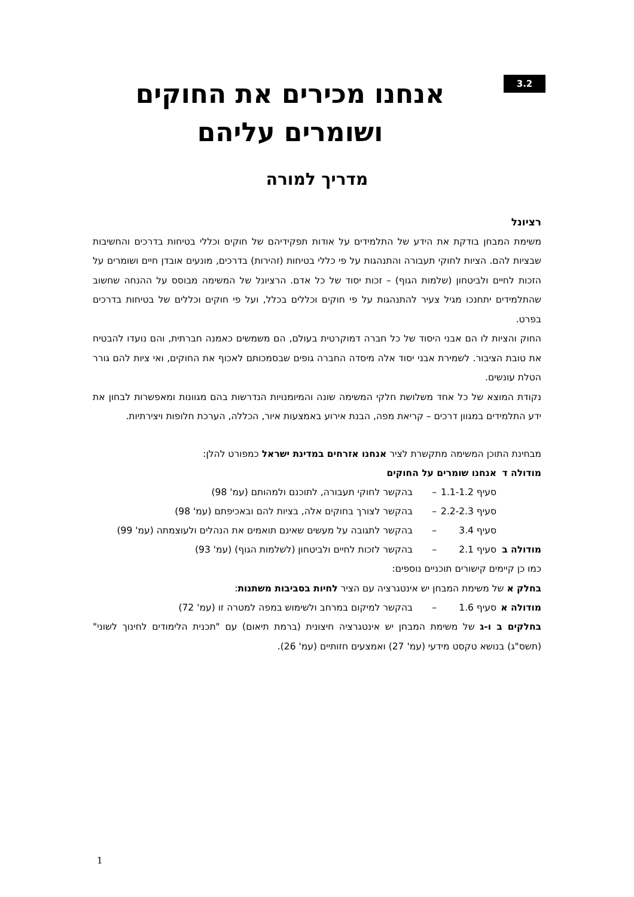3.2
אנחנו מכירים את החוקים
ושומרים עליהם
מדריך למורה
רציונל
משימת המבחן בודקת את הידע של התלמידים על אודות תפקידיהם של חוקים וכללי בטיחות בדרכים והחשיבות שבציות להם. הציות לחוקי תעבורה והתנהגות על פי כללי בטיחות (זהירות) בדרכים, מונעים אובדן חיים ושומרים על הזכות לחיים ולביטחון (שלמות הגוף) – זכות יסוד של כל אדם. הרציונל של המשימה מבוסס על ההנחה שחשוב שהתלמידים יתחנכו מגיל צעיר להתנהגות על פי חוקים וכללים בכלל, ועל פי חוקים וכללים של בטיחות בדרכים בפרט.
החוק והציות לו הם אבני היסוד של כל חברה דמוקרטית בעולם, הם משמשים כאמנה חברתית, והם נועדו להבטיח את טובת הציבור. לשמירת אבני יסוד אלה מיסדה החברה גופים שבסמכותם לאכוף את החוקים, ואי ציות להם גורר הטלת עונשים.
נקודת המוצא של כל אחד משלושת חלקי המשימה שונה והמיומנויות הנדרשות בהם מגוונות ומאפשרות לבחון את ידע התלמידים במגוון דרכים – קריאת מפה, הבנת אירוע באמצעות איור, הכללה, הערכת חלופות ויצירתיות.
מבחינת התוכן המשימה מתקשרת לציר אנחנו אזרחים במדינת ישראל כמפורט להלן:
| מודולה ד | אנחנו שומרים על החוקים | | |
| | סעיף 1.1-1.2 | – | בהקשר לחוקי תעבורה, לתוכנם ולמהותם (עמ' 98) |
| | סעיף 2.2-2.3 | – | בהקשר לצורך בחוקים אלה, בציות להם ובאכיפתם (עמ' 98) |
| | סעיף 3.4 | – | בהקשר לתגובה על מעשים שאינם תואמים את הנהלים ולעוצמתה (עמ' 99) |
| מודולה ב | סעיף 2.1 | – | בהקשר לזכות לחיים ולביטחון (לשלמות הגוף) (עמ' 93) |
כמו כן קיימים קישורים תוכניים נוספים:
בחלק א של משימת המבחן יש אינטגרציה עם הציר לחיות בסביבות משתנות:
| מודולה א | סעיף 1.6 | – | בהקשר למיקום במרחב ולשימוש במפה למטרה זו (עמ' 72) |
בחלקים ב ו-ג של משימת המבחן יש אינטגרציה חיצונית (ברמת תיאום) עם "תכנית הלימודים לחינוך לשוני" (תשס"ג) בנושא טקסט מידעי (עמ' 27) ואמצעים חזותיים (עמ' 26).
1